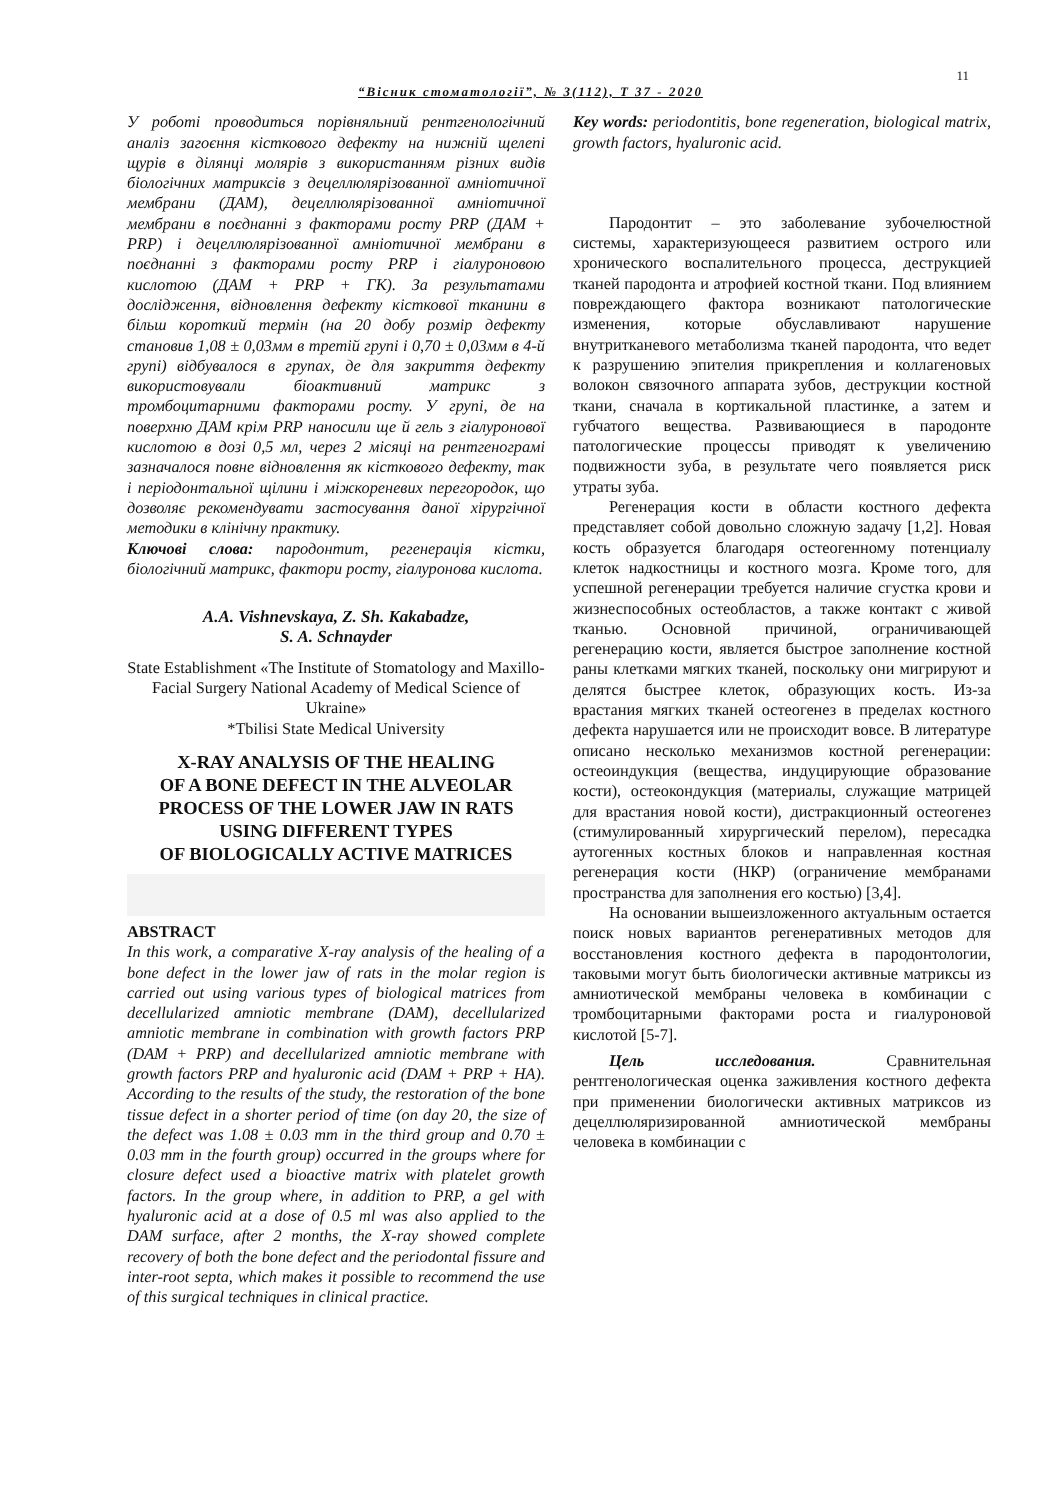11
“Вісник стоматології”, № 3(112), Т 37 - 2020
У роботі проводиться порівняльний рентгенологічний аналіз загоєння кісткового дефекту на нижній щелепі щурів в ділянці молярів з використанням різних видів біологічних матриксів з децеллюлярізованної амніотичної мембрани (ДАМ), децеллюлярізованної амніотичної мембрани в поєднанні з факторами росту PRP (ДАМ + PRP) і децеллюлярізованної амніотичної мембрани в поєднанні з факторами росту PRP і гіалуроновою кислотою (ДАМ + PRP + ГК). За результатами дослідження, відновлення дефекту кісткової тканини в більш короткий термін (на 20 добу розмір дефекту становив 1,08 ± 0,03мм в третій групі і 0,70 ± 0,03мм в 4-й групі) відбувалося в групах, де для закриття дефекту використовували біоактивний матрикс з тромбоцитарними факторами росту. У групі, де на поверхню ДАМ крім PRP наносили ще й гель з гіалуронової кислотою в дозі 0,5 мл, через 2 місяці на рентгенограмі зазначалося повне відновлення як кісткового дефекту, так і періодонтальної щілини і міжкореневих перегородок, що дозволяє рекомендувати застосування даної хірургічної методики в клінічну практику.
Ключові слова: пародонтит, регенерація кістки, біологічний матрикс, фактори росту, гіалуронова кислота.
A.A. Vishnevskaya, Z. Sh. Kakabadze,
S. A. Schnayder
State Establishment «The Institute of Stomatology and Maxillo-Facial Surgery National Academy of Medical Science of Ukraine»
*Tbilisi State Medical University
X-RAY ANALYSIS OF THE HEALING
OF A BONE DEFECT IN THE ALVEOLAR
PROCESS OF THE LOWER JAW IN RATS
USING DIFFERENT TYPES
OF BIOLOGICALLY ACTIVE MATRICES
ABSTRACT
In this work, a comparative X-ray analysis of the healing of a bone defect in the lower jaw of rats in the molar region is carried out using various types of biological matrices from decellularized amniotic membrane (DAM), decellularized amniotic membrane in combination with growth factors PRP (DAM + PRP) and decellularized amniotic membrane with growth factors PRP and hyaluronic acid (DAM + PRP + HA). According to the results of the study, the restoration of the bone tissue defect in a shorter period of time (on day 20, the size of the defect was 1.08 ± 0.03 mm in the third group and 0.70 ± 0.03 mm in the fourth group) occurred in the groups where for closure defect used a bioactive matrix with platelet growth factors. In the group where, in addition to PRP, a gel with hyaluronic acid at a dose of 0.5 ml was also applied to the DAM surface, after 2 months, the X-ray showed complete recovery of both the bone defect and the periodontal fissure and inter-root septa, which makes it possible to recommend the use of this surgical techniques in clinical practice.
Key words: periodontitis, bone regeneration, biological matrix, growth factors, hyaluronic acid.
Пародонтит – это заболевание зубочелюстной системы, характеризующееся развитием острого или хронического воспалительного процесса, деструкцией тканей пародонта и атрофией костной ткани. Под влиянием повреждающего фактора возникают патологические изменения, которые обуславливают нарушение внутритканевого метаболизма тканей пародонта, что ведет к разрушению эпителия прикрепления и коллагеновых волокон связочного аппарата зубов, деструкции костной ткани, сначала в кортикальной пластинке, а затем и губчатого вещества. Развивающиеся в пародонте патологические процессы приводят к увеличению подвижности зуба, в результате чего появляется риск утраты зуба.
Регенерация кости в области костного дефекта представляет собой довольно сложную задачу [1,2]. Новая кость образуется благодаря остеогенному потенциалу клеток надкостницы и костного мозга. Кроме того, для успешной регенерации требуется наличие сгустка крови и жизнеспособных остеобластов, а также контакт с живой тканью. Основной причиной, ограничивающей регенерацию кости, является быстрое заполнение костной раны клетками мягких тканей, поскольку они мигрируют и делятся быстрее клеток, образующих кость. Из-за врастания мягких тканей остеогенез в пределах костного дефекта нарушается или не происходит вовсе. В литературе описано несколько механизмов костной регенерации: остеоиндукция (вещества, индуцирующие образование кости), остеокондукция (материалы, служащие матрицей для врастания новой кости), дистракционный остеогенез (стимулированный хирургический перелом), пересадка аутогенных костных блоков и направленная костная регенерация кости (НКР) (ограничение мембранами пространства для заполнения его костью) [3,4].
На основании вышеизложенного актуальным остается поиск новых вариантов регенеративных методов для восстановления костного дефекта в пародонтологии, таковыми могут быть биологически активные матриксы из амниотической мембраны человека в комбинации с тромбоцитарными факторами роста и гиалуроновой кислотой [5-7].
Цель исследования. Сравнительная рентгенологическая оценка заживления костного дефекта при применении биологически активных матриксов из децеллюляризированной амниотической мембраны человека в комбинации с